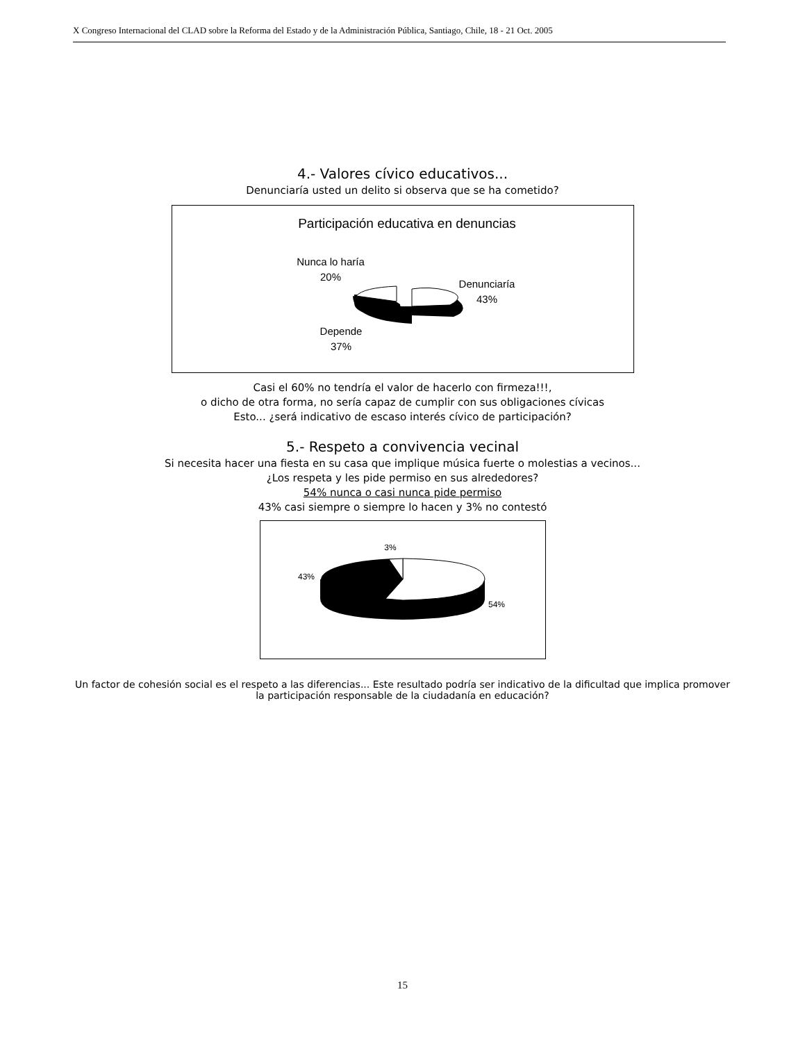X Congreso Internacional del CLAD sobre la Reforma del Estado y de la Administración Pública, Santiago, Chile, 18 - 21 Oct. 2005
4.- Valores cívico educativos...
Denunciaría usted un delito si observa que se ha cometido?
Participación educativa en denuncias
Nunca lo haría
20%
Denunciaría
43%
Depende
37%
Casi el 60% no tendría el valor de hacerlo con firmeza!!!,
o dicho de otra forma, no sería capaz de cumplir con sus obligaciones cívicas
Esto... ¿será indicativo de escaso interés cívico de participación?
5.- Respeto a convivencia vecinal
Si necesita hacer una fiesta en su casa que implique música fuerte o molestias a vecinos...
¿Los respeta y les pide permiso en sus alrededores?
54% nunca o casi nunca pide permiso
43% casi siempre o siempre lo hacen y 3% no contestó
3%
43%
54%
Un factor de cohesión social es el respeto a las diferencias... Este resultado podría ser indicativo de la dificultad que implica promover la participación responsable de la ciudadanía en educación?
15